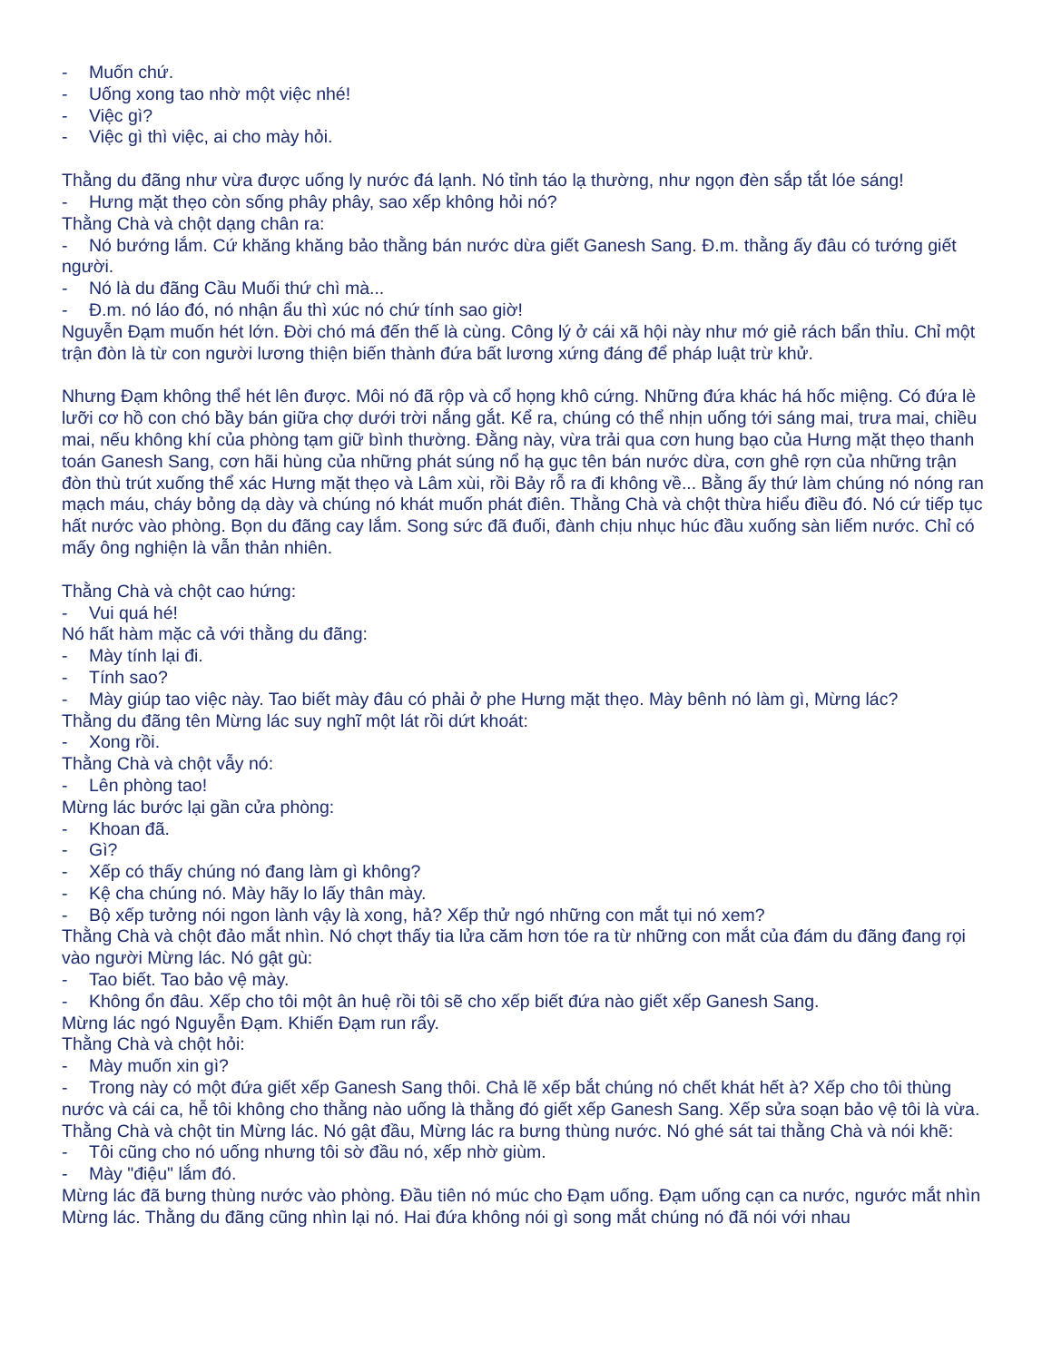- Muốn chứ.
- Uống xong tao nhờ một việc nhé!
- Việc gì?
- Việc gì thì việc, ai cho mày hỏi.
Thằng du đãng như vừa được uống ly nước đá lạnh. Nó tỉnh táo lạ thường, như ngọn đèn sắp tắt lóe sáng!
- Hưng mặt thẹo còn sống phây phây, sao xếp không hỏi nó?
Thằng Chà và chột dạng chân ra:
- Nó bướng lắm. Cứ khăng khăng bảo thằng bán nước dừa giết Ganesh Sang. Đ.m. thằng ấy đâu có tướng giết người.
- Nó là du đãng Cầu Muối thứ chì mà...
- Đ.m. nó láo đó, nó nhận ẩu thì xúc nó chứ tính sao giờ!
Nguyễn Đạm muốn hét lớn. Đời chó má đến thế là cùng. Công lý ở cái xã hội này như mớ giẻ rách bẩn thỉu. Chỉ một trận đòn là từ con người lương thiện biến thành đứa bất lương xứng đáng để pháp luật trừ khử.
Nhưng Đạm không thể hét lên được. Môi nó đã rộp và cổ họng khô cứng. Những đứa khác há hốc miệng. Có đứa lè lưỡi cơ hồ con chó bầy bán giữa chợ dưới trời nắng gắt. Kể ra, chúng có thể nhịn uống tới sáng mai, trưa mai, chiều mai, nếu không khí của phòng tạm giữ bình thường. Đằng này, vừa trải qua cơn hung bạo của Hưng mặt thẹo thanh toán Ganesh Sang, cơn hãi hùng của những phát súng nổ hạ gục tên bán nước dừa, cơn ghê rợn của những trận đòn thù trút xuống thể xác Hưng mặt thẹo và Lâm xùi, rồi Bảy rỗ ra đi không về... Bằng ấy thứ làm chúng nó nóng ran mạch máu, cháy bỏng dạ dày và chúng nó khát muốn phát điên. Thằng Chà và chột thừa hiểu điều đó. Nó cứ tiếp tục hất nước vào phòng. Bọn du đãng cay lắm. Song sức đã đuối, đành chịu nhục húc đầu xuống sàn liếm nước. Chỉ có mấy ông nghiện là vẫn thản nhiên.
Thằng Chà và chột cao hứng:
- Vui quá hé!
Nó hất hàm mặc cả với thằng du đãng:
- Mày tính lại đi.
- Tính sao?
- Mày giúp tao việc này. Tao biết mày đâu có phải ở phe Hưng mặt thẹo. Mày bênh nó làm gì, Mừng lác?
Thằng du đãng tên Mừng lác suy nghĩ một lát rồi dứt khoát:
- Xong rồi.
Thằng Chà và chột vẫy nó:
- Lên phòng tao!
Mừng lác bước lại gần cửa phòng:
- Khoan đã.
- Gì?
- Xếp có thấy chúng nó đang làm gì không?
- Kệ cha chúng nó. Mày hãy lo lấy thân mày.
- Bộ xếp tưởng nói ngon lành vậy là xong, hả? Xếp thử ngó những con mắt tụi nó xem?
Thằng Chà và chột đảo mắt nhìn. Nó chợt thấy tia lửa căm hơn tóe ra từ những con mắt của đám du đãng đang rọi vào người Mừng lác. Nó gật gù:
- Tao biết. Tao bảo vệ mày.
- Không ổn đâu. Xếp cho tôi một ân huệ rồi tôi sẽ cho xếp biết đứa nào giết xếp Ganesh Sang.
Mừng lác ngó Nguyễn Đạm. Khiến Đạm run rẩy.
Thằng Chà và chột hỏi:
- Mày muốn xin gì?
- Trong này có một đứa giết xếp Ganesh Sang thôi. Chả lẽ xếp bắt chúng nó chết khát hết à? Xếp cho tôi thùng nước và cái ca, hễ tôi không cho thằng nào uống là thằng đó giết xếp Ganesh Sang. Xếp sửa soạn bảo vệ tôi là vừa.
Thằng Chà và chột tin Mừng lác. Nó gật đầu, Mừng lác ra bưng thùng nước. Nó ghé sát tai thằng Chà và nói khẽ:
- Tôi cũng cho nó uống nhưng tôi sờ đầu nó, xếp nhờ giùm.
- Mày "điệu" lắm đó.
Mừng lác đã bưng thùng nước vào phòng. Đầu tiên nó múc cho Đạm uống. Đạm uống cạn ca nước, ngước mắt nhìn Mừng lác. Thằng du đãng cũng nhìn lại nó. Hai đứa không nói gì song mắt chúng nó đã nói với nhau